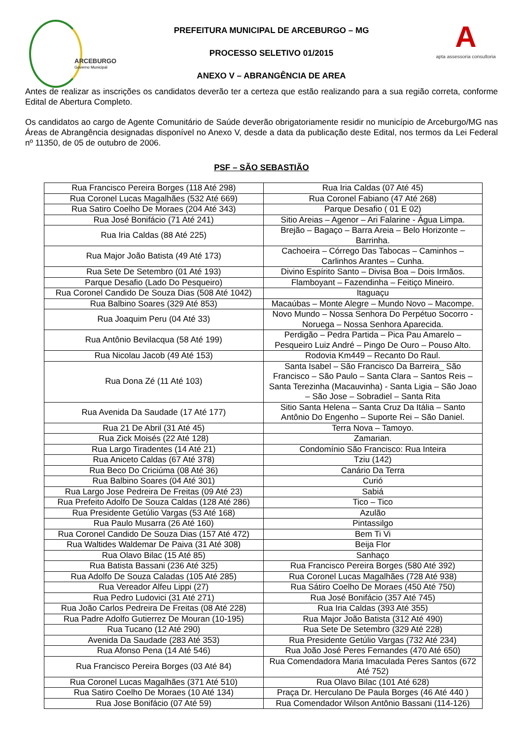ARCEBURGO
Governo Municipal
PREFEITURA MUNICIPAL DE ARCEBURGO – MG
PROCESSO SELETIVO 01/2015
ANEXO V – ABRANGÊNCIA DE AREA
A
apta assessoria consultoria
Antes de realizar as inscrições os candidatos deverão ter a certeza que estão realizando para a sua região correta, conforme Edital de Abertura Completo.
Os candidatos ao cargo de Agente Comunitário de Saúde deverão obrigatoriamente residir no município de Arceburgo/MG nas Áreas de Abrangência designadas disponível no Anexo V, desde a data da publicação deste Edital, nos termos da Lei Federal nº 11350, de 05 de outubro de 2006.
PSF – SÃO SEBASTIÃO
| Rua Francisco Pereira Borges (118 Até 298) | Rua Iria Caldas (07 Até 45) |
| Rua Coronel Lucas Magalhães (532 Até 669) | Rua Coronel Fabiano (47 Até 268) |
| Rua Satiro Coelho De Moraes (204 Até 343) | Parque Desafio ( 01 E 02) |
| Rua José Bonifácio (71 Até 241) | Sitio Areias – Agenor – Ari Falarine - Água Limpa. |
| Rua Iria Caldas (88 Até 225) | Brejão – Bagaço – Barra Areia – Belo Horizonte – Barrinha. |
| Rua Major João Batista (49 Até 173) | Cachoeira – Córrego Das Tabocas – Caminhos – Carlinhos Arantes – Cunha. |
| Rua Sete De Setembro (01 Até 193) | Divino Espírito Santo – Divisa Boa – Dois Irmãos. |
| Parque Desafio (Lado Do Pesqueiro) | Flamboyant – Fazendinha – Feitiço Mineiro. |
| Rua Coronel Candido De Souza Dias (508 Até 1042) | Itaguaçu |
| Rua Balbino Soares (329 Até 853) | Macaúbas – Monte Alegre – Mundo Novo – Macompe. |
| Rua Joaquim Peru (04 Até 33) | Novo Mundo – Nossa Senhora Do Perpétuo Socorro - Noruega – Nossa Senhora Aparecida. |
| Rua Antônio Bevilacqua (58 Até 199) | Perdigão – Pedra Partida – Pica Pau Amarelo – Pesqueiro Luiz André – Pingo De Ouro – Pouso Alto. |
| Rua Nicolau Jacob (49 Até 153) | Rodovia Km449 – Recanto Do Raul. |
| Rua Dona Zé (11 Até 103) | Santa Isabel – São Francisco Da Barreira_ São Francisco – São Paulo – Santa Clara – Santos Reis – Santa Terezinha (Macauvinha) - Santa Ligia – São Joao – São Jose – Sobradiel – Santa Rita |
| Rua Avenida Da Saudade (17 Até 177) | Sitio Santa Helena – Santa Cruz Da Itália – Santo Antônio Do Engenho – Suporte Rei – São Daniel. |
| Rua 21 De Abril (31 Até 45) | Terra Nova – Tamoyo. |
| Rua Zick Moisés (22 Até 128) | Zamarian. |
| Rua Largo Tiradentes (14 Até 21) | Condomínio São Francisco: Rua Inteira |
| Rua Aniceto Caldas (67 Até 378) | Tziu (142) |
| Rua Beco Do Criciúma (08 Até 36) | Canário Da Terra |
| Rua Balbino Soares (04 Até 301) | Curió |
| Rua Largo Jose Pedreira De Freitas (09 Até 23) | Sabiá |
| Rua Prefeito Adolfo De Souza Caldas (128 Até 286) | Tico – Tico |
| Rua Presidente Getúlio Vargas (53 Até 168) | Azulão |
| Rua Paulo Musarra (26 Até 160) | Pintassilgo |
| Rua Coronel Candido De Souza Dias (157 Até 472) | Bem Ti Vi |
| Rua Waltides Waldemar De Paiva (31 Até 308) | Beija Flor |
| Rua Olavo Bilac (15 Até 85) | Sanhaço |
| Rua Batista Bassani (236 Até 325) | Rua Francisco Pereira Borges (580 Até 392) |
| Rua Adolfo De Souza Caladas (105 Até 285) | Rua Coronel Lucas Magalhães (728 Até 938) |
| Rua Vereador Alfeu Lippi (27) | Rua Sátiro Coelho De Moraes (450 Até 750) |
| Rua Pedro Ludovici (31 Até 271) | Rua José Bonifácio (357 Até 745) |
| Rua João Carlos Pedreira De Freitas (08 Até 228) | Rua Iria Caldas (393 Até 355) |
| Rua Padre Adolfo Gutierrez De Mouran (10-195) | Rua Major João Batista (312 Até 490) |
| Rua Tucano (12 Até 290) | Rua Sete De Setembro (329 Até 228) |
| Avenida Da Saudade (283 Até 353) | Rua Presidente Getúlio Vargas (732 Até 234) |
| Rua Afonso Pena (14 Até 546) | Rua João José Peres Fernandes (470 Até 650) |
| Rua Francisco Pereira Borges (03 Até 84) | Rua Comendadora Maria Imaculada Peres Santos (672 Até 752) |
| Rua Coronel Lucas Magalhães (371 Até 510) | Rua Olavo Bilac (101 Até 628) |
| Rua Satiro Coelho De Moraes (10 Até 134) | Praça Dr. Herculano De Paula Borges (46 Até 440 ) |
| Rua Jose Bonifácio (07 Até 59) | Rua Comendador Wilson Antônio Bassani (114-126) |